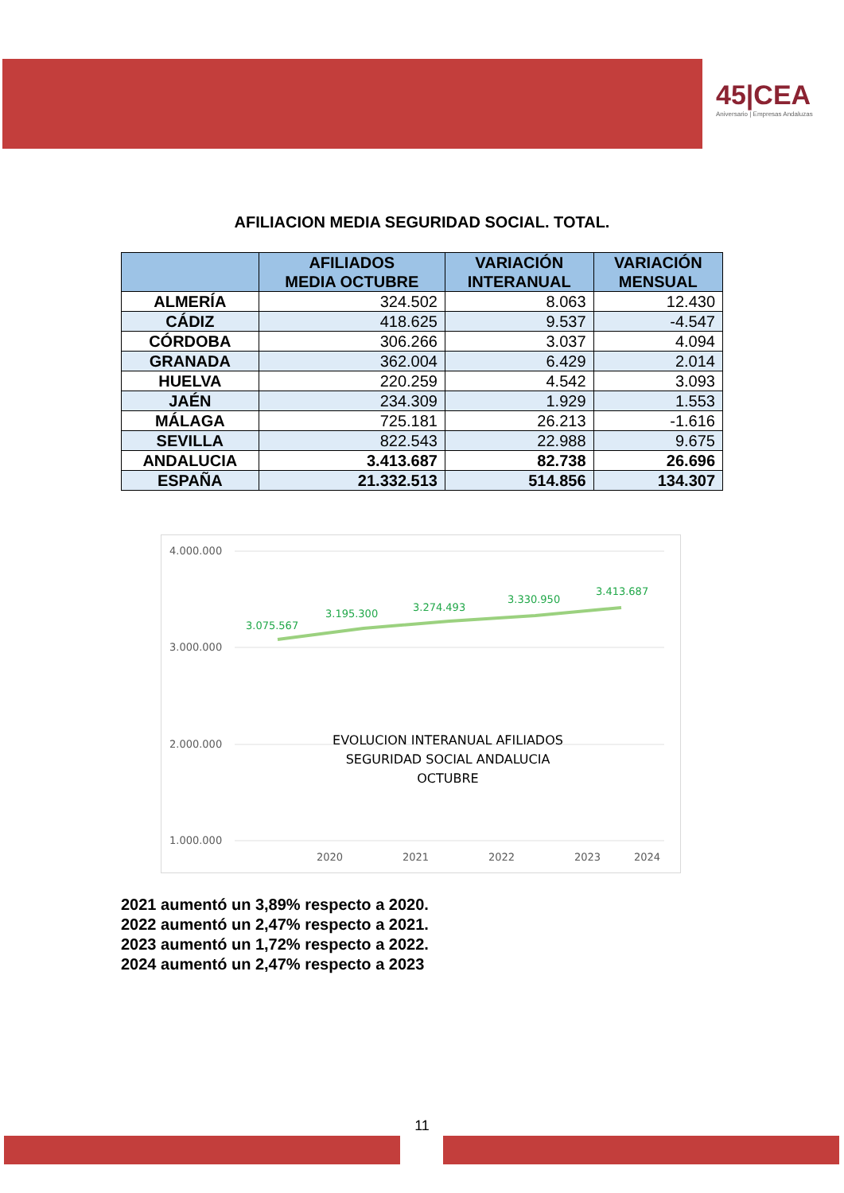45|CEA
Aniversario | Empresas Andaluzas
AFILIACION MEDIA SEGURIDAD SOCIAL. TOTAL.
| | AFILIADOS MEDIA OCTUBRE | VARIACIÓN INTERANUAL | VARIACIÓN MENSUAL |
| --- | --- | --- | --- |
| ALMERÍA | 324.502 | 8.063 | 12.430 |
| CÁDIZ | 418.625 | 9.537 | -4.547 |
| CÓRDOBA | 306.266 | 3.037 | 4.094 |
| GRANADA | 362.004 | 6.429 | 2.014 |
| HUELVA | 220.259 | 4.542 | 3.093 |
| JAÉN | 234.309 | 1.929 | 1.553 |
| MÁLAGA | 725.181 | 26.213 | -1.616 |
| SEVILLA | 822.543 | 22.988 | 9.675 |
| ANDALUCIA | 3.413.687 | 82.738 | 26.696 |
| ESPAÑA | 21.332.513 | 514.856 | 134.307 |
4.000.000
3.000.000
2.000.000
1.000.000
2020
2021
2022
2023
2024
3.075.567
3.195.300
3.274.493
3.330.950
3.413.687
EVOLUCION INTERANUAL AFILIADOS
SEGURIDAD SOCIAL ANDALUCIA
OCTUBRE
2021 aumentó un 3,89% respecto a 2020.
2022 aumentó un 2,47% respecto a 2021.
2023 aumentó un 1,72% respecto a 2022.
2024 aumentó un 2,47% respecto a 2023
11